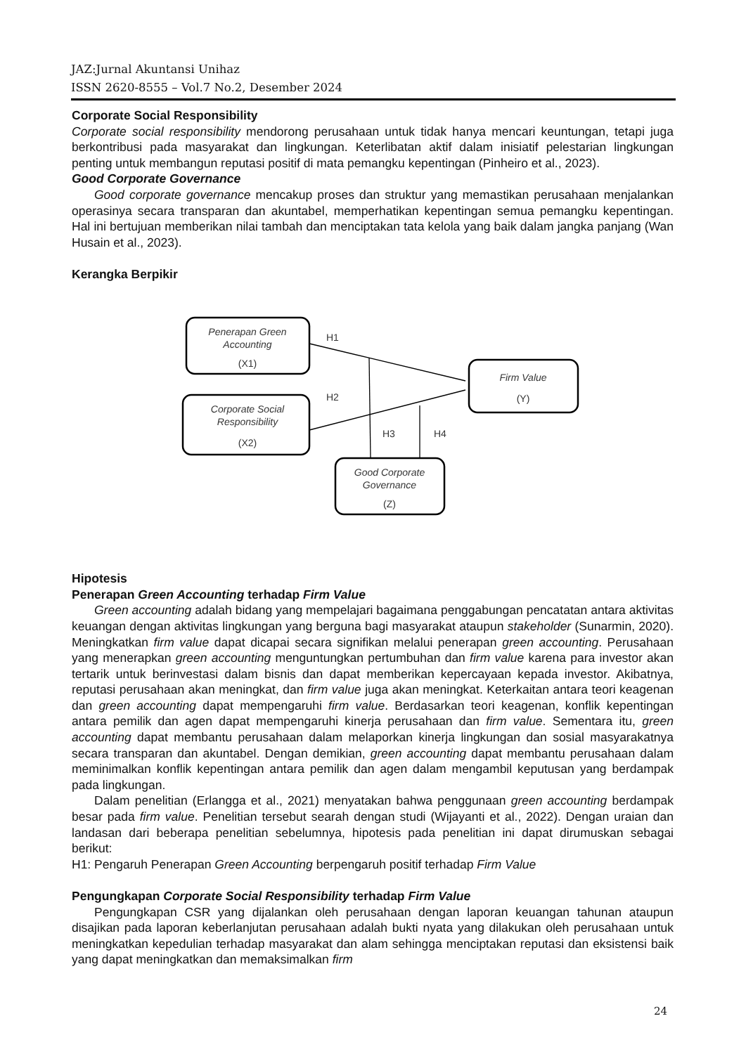JAZ:Jurnal Akuntansi Unihaz
ISSN 2620-8555 – Vol.7 No.2, Desember 2024
Corporate Social Responsibility
Corporate social responsibility mendorong perusahaan untuk tidak hanya mencari keuntungan, tetapi juga berkontribusi pada masyarakat dan lingkungan. Keterlibatan aktif dalam inisiatif pelestarian lingkungan penting untuk membangun reputasi positif di mata pemangku kepentingan (Pinheiro et al., 2023).
Good Corporate Governance
Good corporate governance mencakup proses dan struktur yang memastikan perusahaan menjalankan operasinya secara transparan dan akuntabel, memperhatikan kepentingan semua pemangku kepentingan. Hal ini bertujuan memberikan nilai tambah dan menciptakan tata kelola yang baik dalam jangka panjang (Wan Husain et al., 2023).
Kerangka Berpikir
Penerapan Green
Accounting
(X1)
Corporate Social
Responsibility
(X2)
Firm Value
(Y)
Good Corporate
Governance
(Z)
H1
H2
H3
H4
Hipotesis
Penerapan Green Accounting terhadap Firm Value
Green accounting adalah bidang yang mempelajari bagaimana penggabungan pencatatan antara aktivitas keuangan dengan aktivitas lingkungan yang berguna bagi masyarakat ataupun stakeholder (Sunarmin, 2020). Meningkatkan firm value dapat dicapai secara signifikan melalui penerapan green accounting. Perusahaan yang menerapkan green accounting menguntungkan pertumbuhan dan firm value karena para investor akan tertarik untuk berinvestasi dalam bisnis dan dapat memberikan kepercayaan kepada investor. Akibatnya, reputasi perusahaan akan meningkat, dan firm value juga akan meningkat. Keterkaitan antara teori keagenan dan green accounting dapat mempengaruhi firm value. Berdasarkan teori keagenan, konflik kepentingan antara pemilik dan agen dapat mempengaruhi kinerja perusahaan dan firm value. Sementara itu, green accounting dapat membantu perusahaan dalam melaporkan kinerja lingkungan dan sosial masyarakatnya secara transparan dan akuntabel. Dengan demikian, green accounting dapat membantu perusahaan dalam meminimalkan konflik kepentingan antara pemilik dan agen dalam mengambil keputusan yang berdampak pada lingkungan.
Dalam penelitian (Erlangga et al., 2021) menyatakan bahwa penggunaan green accounting berdampak besar pada firm value. Penelitian tersebut searah dengan studi (Wijayanti et al., 2022). Dengan uraian dan landasan dari beberapa penelitian sebelumnya, hipotesis pada penelitian ini dapat dirumuskan sebagai berikut:
H1: Pengaruh Penerapan Green Accounting berpengaruh positif terhadap Firm Value
Pengungkapan Corporate Social Responsibility terhadap Firm Value
Pengungkapan CSR yang dijalankan oleh perusahaan dengan laporan keuangan tahunan ataupun disajikan pada laporan keberlanjutan perusahaan adalah bukti nyata yang dilakukan oleh perusahaan untuk meningkatkan kepedulian terhadap masyarakat dan alam sehingga menciptakan reputasi dan eksistensi baik yang dapat meningkatkan dan memaksimalkan firm
24